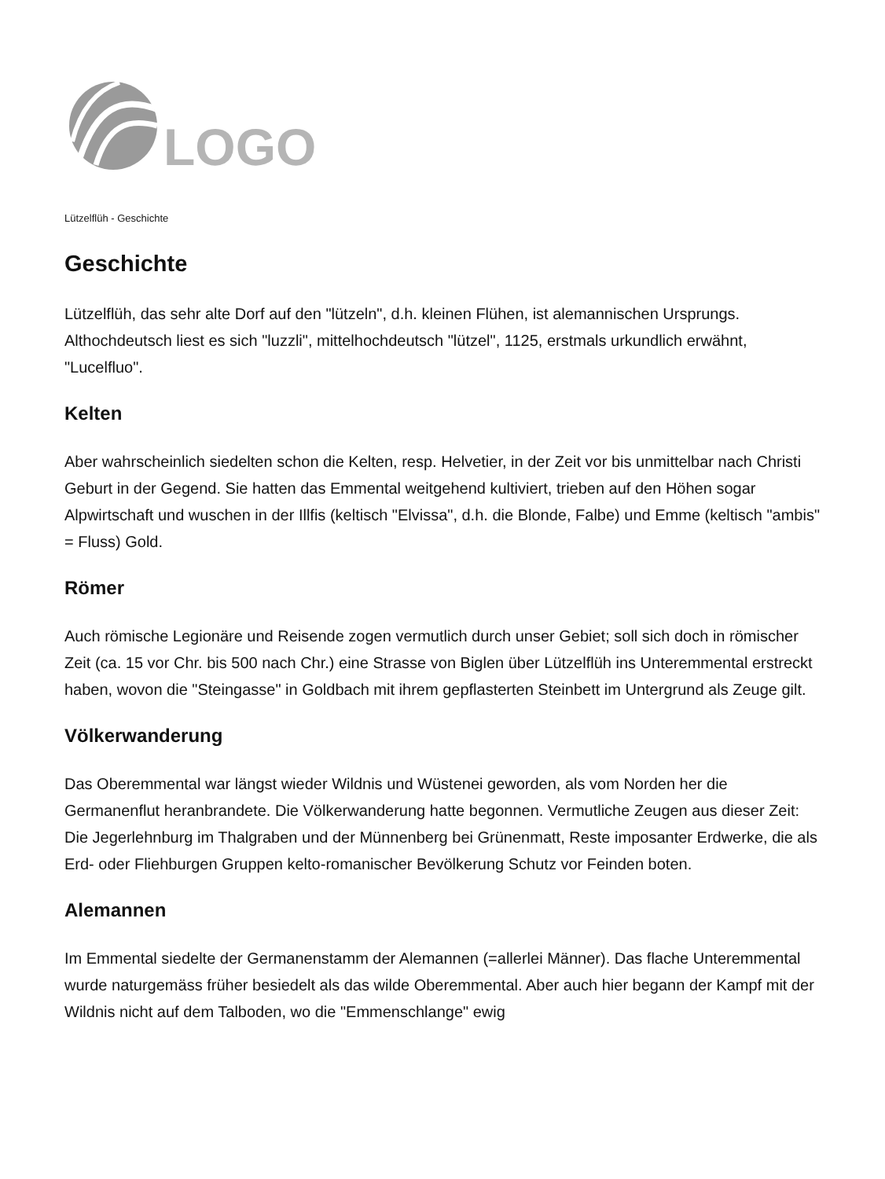LOGO
Lützelflüh - Geschichte
Geschichte
Lützelflüh, das sehr alte Dorf auf den "lützeln", d.h. kleinen Flühen, ist alemannischen Ursprungs. Althochdeutsch liest es sich "luzzli", mittelhochdeutsch "lützel", 1125, erstmals urkundlich erwähnt, "Lucelfluo".
Kelten
Aber wahrscheinlich siedelten schon die Kelten, resp. Helvetier, in der Zeit vor bis unmittelbar nach Christi Geburt in der Gegend. Sie hatten das Emmental weitgehend kultiviert, trieben auf den Höhen sogar Alpwirtschaft und wuschen in der Illfis (keltisch "Elvissa", d.h. die Blonde, Falbe) und Emme (keltisch "ambis" = Fluss) Gold.
Römer
Auch römische Legionäre und Reisende zogen vermutlich durch unser Gebiet; soll sich doch in römischer Zeit (ca. 15 vor Chr. bis 500 nach Chr.) eine Strasse von Biglen über Lützelflüh ins Unteremmental erstreckt haben, wovon die "Steingasse" in Goldbach mit ihrem gepflasterten Steinbett im Untergrund als Zeuge gilt.
Völkerwanderung
Das Oberemmental war längst wieder Wildnis und Wüstenei geworden, als vom Norden her die Germanenflut heranbrandete. Die Völkerwanderung hatte begonnen. Vermutliche Zeugen aus dieser Zeit: Die Jegerlehnburg im Thalgraben und der Münnenberg bei Grünenmatt, Reste imposanter Erdwerke, die als Erd- oder Fliehburgen Gruppen kelto-romanischer Bevölkerung Schutz vor Feinden boten.
Alemannen
Im Emmental siedelte der Germanenstamm der Alemannen (=allerlei Männer). Das flache Unteremmental wurde naturgemäss früher besiedelt als das wilde Oberemmental. Aber auch hier begann der Kampf mit der Wildnis nicht auf dem Talboden, wo die "Emmenschlange" ewig